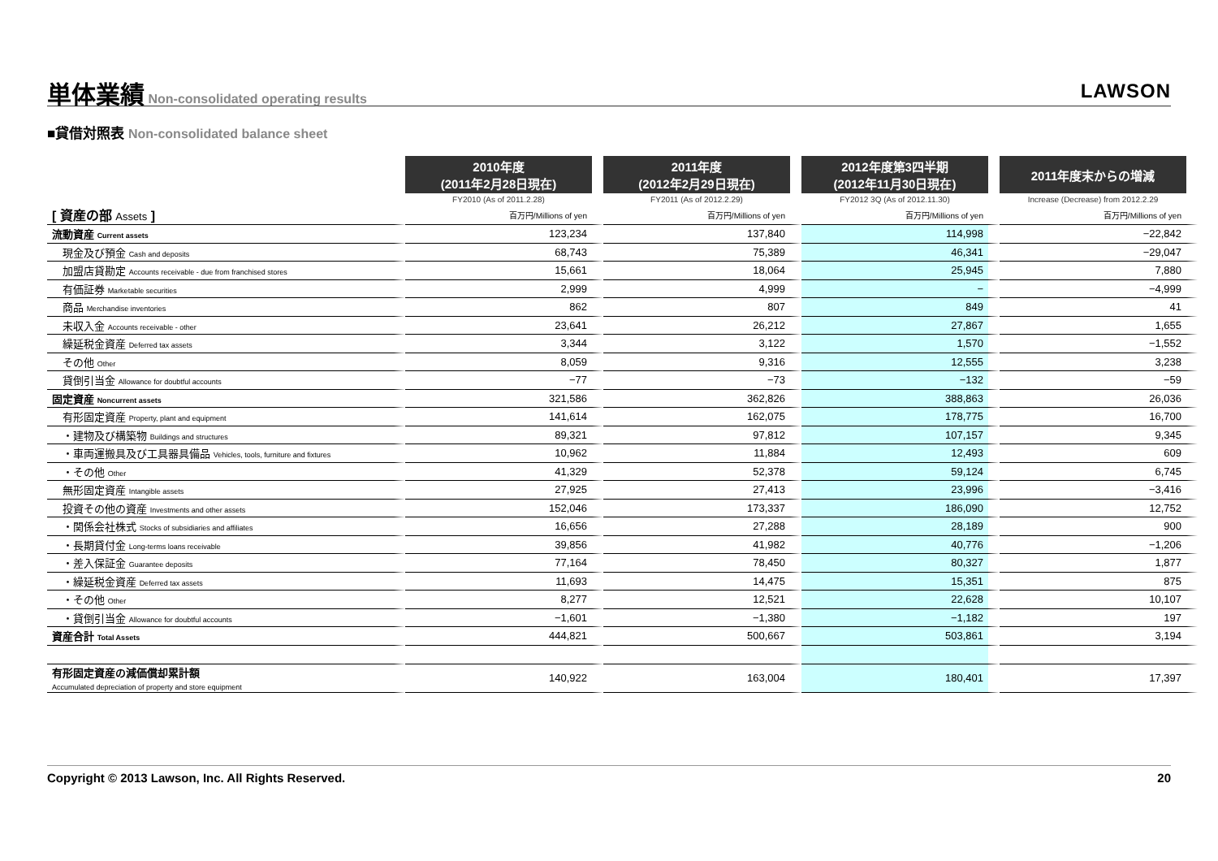単体業績
Non-consolidated operating results
LAWSON
■貸借対照表 Non-consolidated balance sheet
| | 2010年度 (2011年2月28日現在) | 2011年度 (2012年2月29日現在) | 2012年度第3四半期 (2012年11月30日現在) | 2011年度末からの増減 |
| --- | --- | --- | --- | --- |
| | FY2010 (As of 2011.2.28) | FY2011 (As of 2012.2.29) | FY2012 3Q (As of 2012.11.30) | Increase (Decrease) from 2012.2.29 |
| [ 資産の部 Assets ] | 百万円/Millions of yen | 百万円/Millions of yen | 百万円/Millions of yen | 百万円/Millions of yen |
| 流動資産 Current assets | 123,234 | 137,840 | 114,998 | −22,842 |
| 現金及び預金 Cash and deposits | 68,743 | 75,389 | 46,341 | −29,047 |
| 加盟店貸勘定 Accounts receivable - due from franchised stores | 15,661 | 18,064 | 25,945 | 7,880 |
| 有価証券 Marketable securities | 2,999 | 4,999 | − | −4,999 |
| 商品 Merchandise inventories | 862 | 807 | 849 | 41 |
| 未収入金 Accounts receivable - other | 23,641 | 26,212 | 27,867 | 1,655 |
| 繰延税金資産 Deferred tax assets | 3,344 | 3,122 | 1,570 | −1,552 |
| その他 Other | 8,059 | 9,316 | 12,555 | 3,238 |
| 貸倒引当金 Allowance for doubtful accounts | −77 | −73 | −132 | −59 |
| 固定資産 Noncurrent assets | 321,586 | 362,826 | 388,863 | 26,036 |
| 有形固定資産 Property, plant and equipment | 141,614 | 162,075 | 178,775 | 16,700 |
| ・建物及び構築物 Buildings and structures | 89,321 | 97,812 | 107,157 | 9,345 |
| ・車両運搬具及び工具器具備品 Vehicles, tools, furniture and fixtures | 10,962 | 11,884 | 12,493 | 609 |
| ・その他 Other | 41,329 | 52,378 | 59,124 | 6,745 |
| 無形固定資産 Intangible assets | 27,925 | 27,413 | 23,996 | −3,416 |
| 投資その他の資産 Investments and other assets | 152,046 | 173,337 | 186,090 | 12,752 |
| ・関係会社株式 Stocks of subsidiaries and affiliates | 16,656 | 27,288 | 28,189 | 900 |
| ・長期貸付金 Long-terms loans receivable | 39,856 | 41,982 | 40,776 | −1,206 |
| ・差入保証金 Guarantee deposits | 77,164 | 78,450 | 80,327 | 1,877 |
| ・繰延税金資産 Deferred tax assets | 11,693 | 14,475 | 15,351 | 875 |
| ・その他 Other | 8,277 | 12,521 | 22,628 | 10,107 |
| ・貸倒引当金 Allowance for doubtful accounts | −1,601 | −1,380 | −1,182 | 197 |
| 資産合計 Total Assets | 444,821 | 500,667 | 503,861 | 3,194 |
| 有形固定資産の減価償却累計額 Accumulated depreciation of property and store equipment | 140,922 | 163,004 | 180,401 | 17,397 |
Copyright © 2013 Lawson, Inc. All Rights Reserved. 20